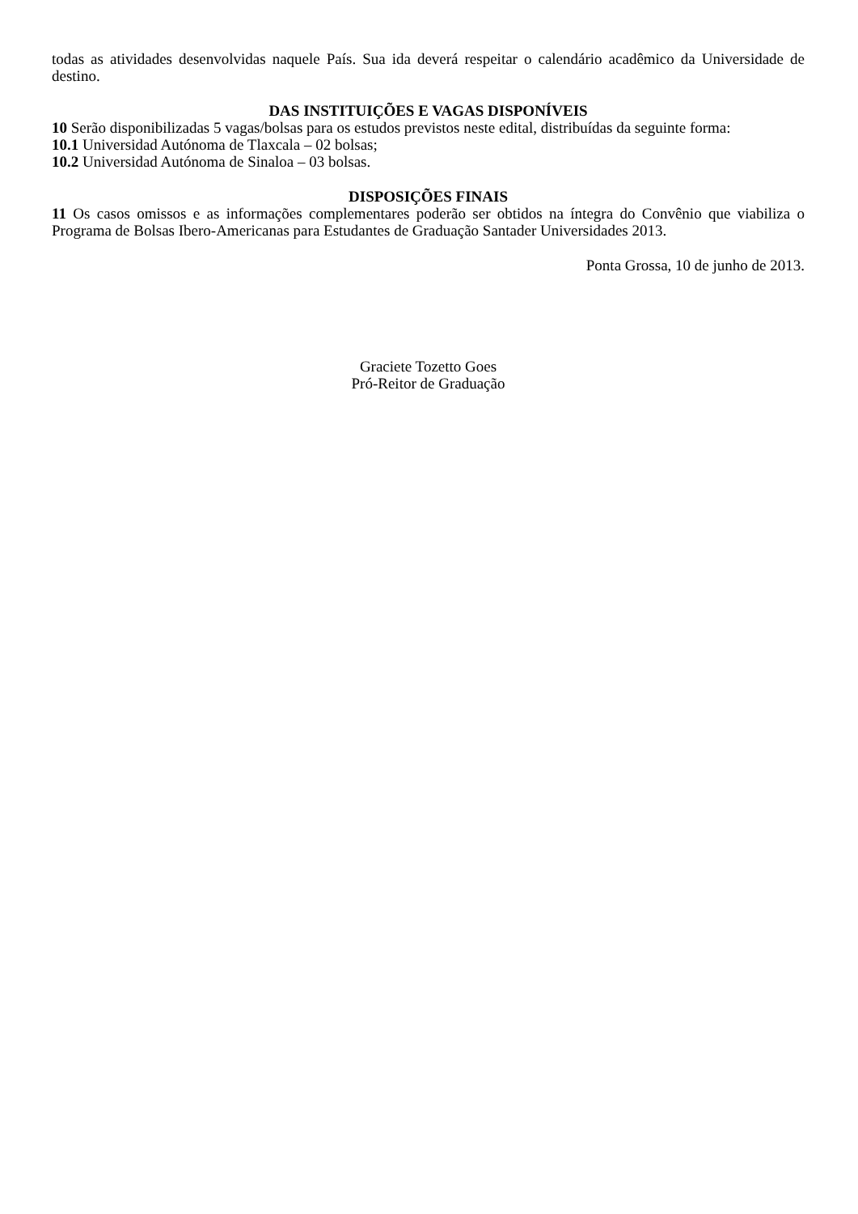todas as atividades desenvolvidas naquele País. Sua ida deverá respeitar o calendário acadêmico da Universidade de destino.
DAS INSTITUIÇÕES E VAGAS DISPONÍVEIS
10 Serão disponibilizadas 5 vagas/bolsas para os estudos previstos neste edital, distribuídas da seguinte forma:
10.1 Universidad Autónoma de Tlaxcala – 02 bolsas;
10.2 Universidad Autónoma de Sinaloa – 03 bolsas.
DISPOSIÇÕES FINAIS
11 Os casos omissos e as informações complementares poderão ser obtidos na íntegra do Convênio que viabiliza o Programa de Bolsas Ibero-Americanas para Estudantes de Graduação Santader Universidades 2013.
Ponta Grossa, 10 de junho de 2013.
Graciete Tozetto Goes
Pró-Reitor de Graduação